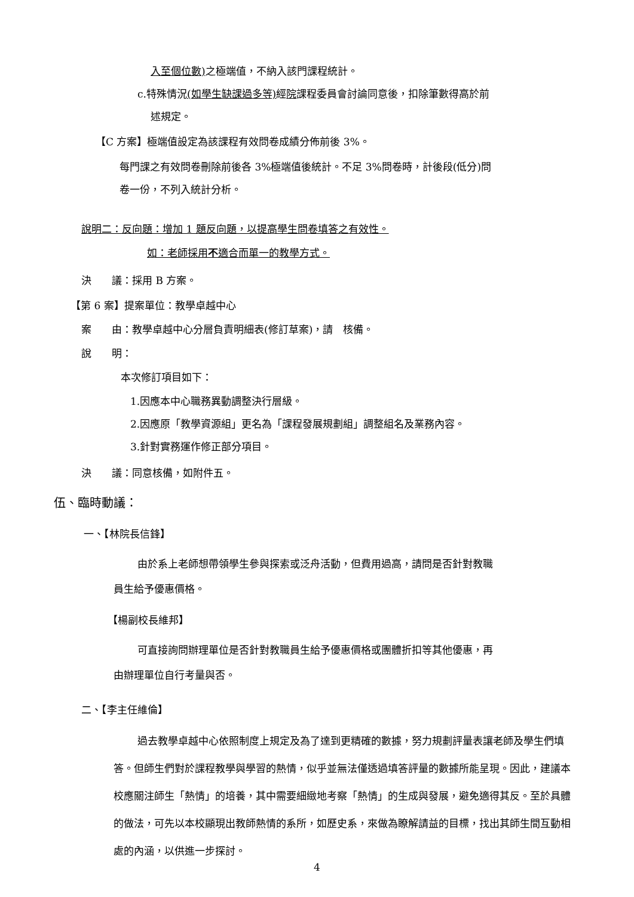入至個位數) 之極端值，不納入該門課程統計。
c.特殊情況(如學生缺課過多等) 經院課程委員會討論同意後，扣除筆數得高於前
述規定。
【C 方案】極端值設定為該課程有效問卷成績分佈前後 3%。
每門課之有效問卷刪除前後各 3%極端值後統計。不足 3%問卷時，計後段(低分)問
卷一份，不列入統計分析。
說明二：反向題：增加 1 題反向題，以提高學生問卷填答之有效性。
如：老師採用不適合而單一的教學方式。
決　　議：採用 B 方案。
【第 6 案】提案單位：教學卓越中心
案　　由：教學卓越中心分層負責明細表(修訂草案)，請　核備。
說　　明：
本次修訂項目如下：
1.因應本中心職務異動調整決行層級。
2.因應原「教學資源組」更名為「課程發展規劃組」調整組名及業務內容。
3.針對實務運作修正部分項目。
決　　議：同意核備，如附件五。
伍、臨時動議：
一、【林院長信鋒】
由於系上老師想帶領學生參與探索或泛舟活動，但費用過高，請問是否針對教職
員生給予優惠價格。
【楊副校長維邦】
可直接詢問辦理單位是否針對教職員生給予優惠價格或團體折扣等其他優惠，再
由辦理單位自行考量與否。
二、【李主任維倫】
過去教學卓越中心依照制度上規定及為了達到更精確的數據，努力規劃評量表讓老師及學生們填答。但師生們對於課程教學與學習的熱情，似乎並無法僅透過填答評量的數據所能呈現。因此，建議本校應關注師生「熱情」的培養，其中需要細緻地考察「熱情」的生成與發展，避免適得其反。至於具體的做法，可先以本校顯現出教師熱情的系所，如歷史系，來做為瞭解請益的目標，找出其師生間互動相處的內涵，以供進一步探討。
4